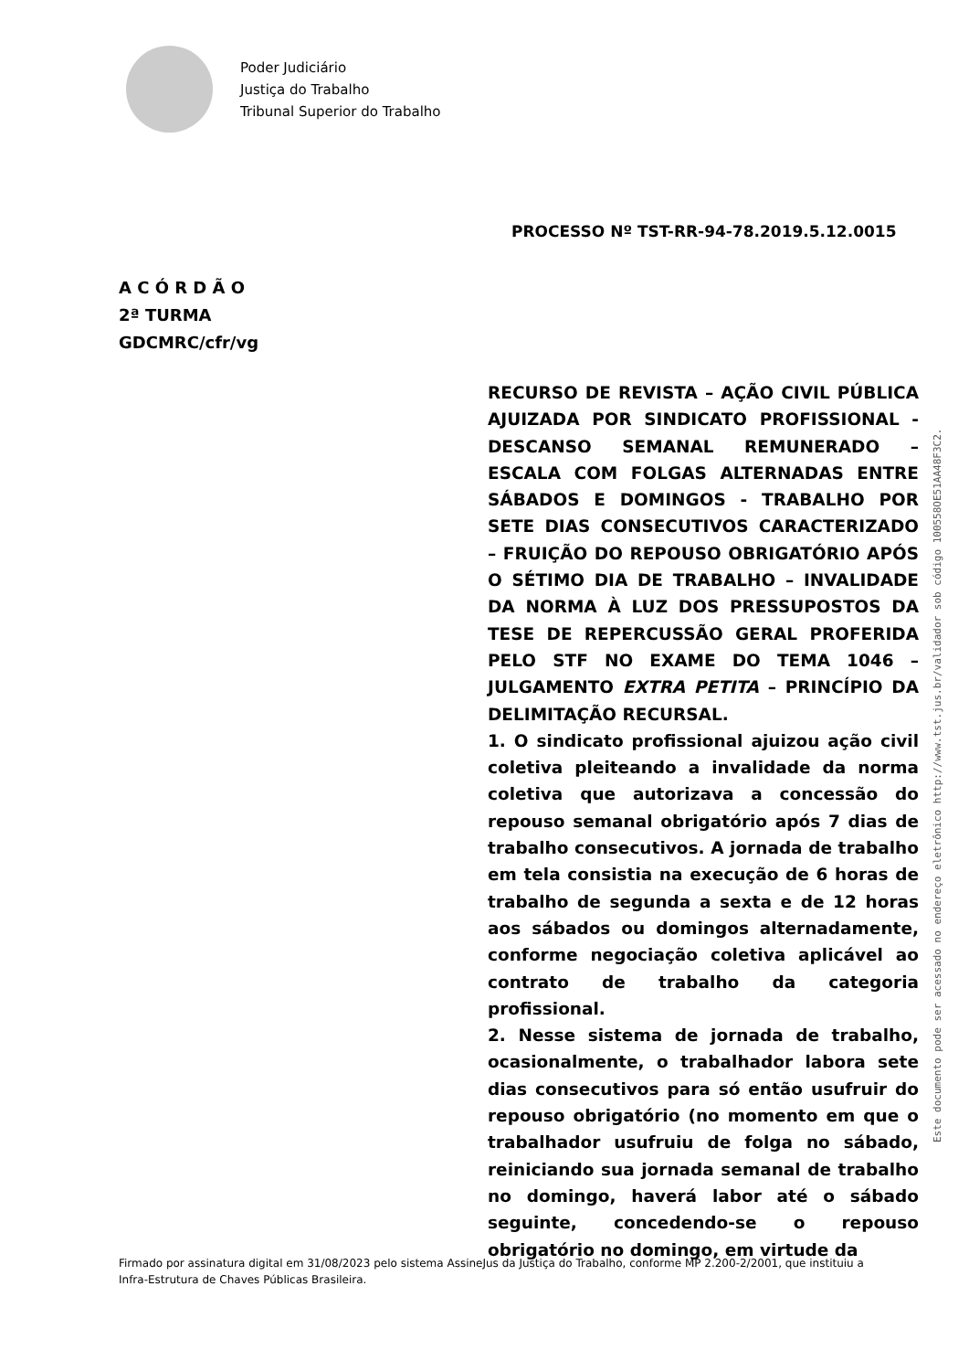Poder Judiciário
Justiça do Trabalho
Tribunal Superior do Trabalho
PROCESSO Nº TST-RR-94-78.2019.5.12.0015
A C Ó R D Ã O
2ª TURMA
GDCMRC/cfr/vg
RECURSO DE REVISTA – AÇÃO CIVIL PÚBLICA AJUIZADA POR SINDICATO PROFISSIONAL - DESCANSO SEMANAL REMUNERADO – ESCALA COM FOLGAS ALTERNADAS ENTRE SÁBADOS E DOMINGOS - TRABALHO POR SETE DIAS CONSECUTIVOS CARACTERIZADO – FRUIÇÃO DO REPOUSO OBRIGATÓRIO APÓS O SÉTIMO DIA DE TRABALHO – INVALIDADE DA NORMA À LUZ DOS PRESSUPOSTOS DA TESE DE REPERCUSSÃO GERAL PROFERIDA PELO STF NO EXAME DO TEMA 1046 – JULGAMENTO EXTRA PETITA – PRINCÍPIO DA DELIMITAÇÃO RECURSAL.
1. O sindicato profissional ajuizou ação civil coletiva pleiteando a invalidade da norma coletiva que autorizava a concessão do repouso semanal obrigatório após 7 dias de trabalho consecutivos. A jornada de trabalho em tela consistia na execução de 6 horas de trabalho de segunda a sexta e de 12 horas aos sábados ou domingos alternadamente, conforme negociação coletiva aplicável ao contrato de trabalho da categoria profissional.
2. Nesse sistema de jornada de trabalho, ocasionalmente, o trabalhador labora sete dias consecutivos para só então usufruir do repouso obrigatório (no momento em que o trabalhador usufruiu de folga no sábado, reiniciando sua jornada semanal de trabalho no domingo, haverá labor até o sábado seguinte, concedendo-se o repouso obrigatório no domingo, em virtude da
Este documento pode ser acessado no endereço eletrônico http://www.tst.jus.br/validador sob código 100558OE51AA48F3C2.
Firmado por assinatura digital em 31/08/2023 pelo sistema AssineJus da Justiça do Trabalho, conforme MP 2.200-2/2001, que instituiu a Infra-Estrutura de Chaves Públicas Brasileira.